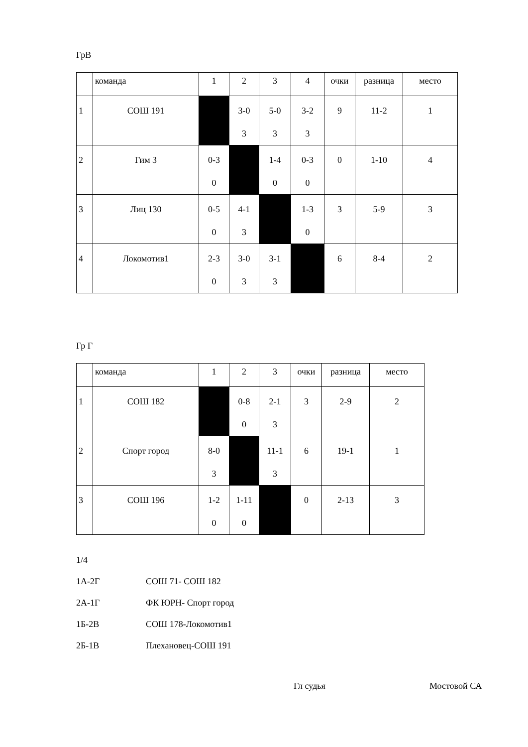ГрВ
| | команда | 1 | 2 | 3 | 4 | очки | разница | место |
| --- | --- | --- | --- | --- | --- | --- | --- | --- |
| 1 | СОШ 191 | | 3-0 3 | 5-0 3 | 3-2 3 | 9 | 11-2 | 1 |
| 2 | Гим 3 | 0-3 0 | | 1-4 0 | 0-3 0 | 0 | 1-10 | 4 |
| 3 | Лиц 130 | 0-5 0 | 4-1 3 | | 1-3 0 | 3 | 5-9 | 3 |
| 4 | Локомотив1 | 2-3 0 | 3-0 3 | 3-1 3 | | 6 | 8-4 | 2 |
Гр Г
| | команда | 1 | 2 | 3 | очки | разница | место |
| --- | --- | --- | --- | --- | --- | --- | --- |
| 1 | СОШ 182 | | 0-8 0 | 2-1 3 | 3 | 2-9 | 2 |
| 2 | Спорт город | 8-0 3 | | 11-1 3 | 6 | 19-1 | 1 |
| 3 | СОШ 196 | 1-2 0 | 1-11 0 | | 0 | 2-13 | 3 |
1/4
1А-2Г СОШ 71- СОШ 182
2А-1Г ФК ЮРН- Спорт город
1Б-2В СОШ 178-Локомотив1
2Б-1В Плехановец-СОШ 191
Гл судья Мостовой СА